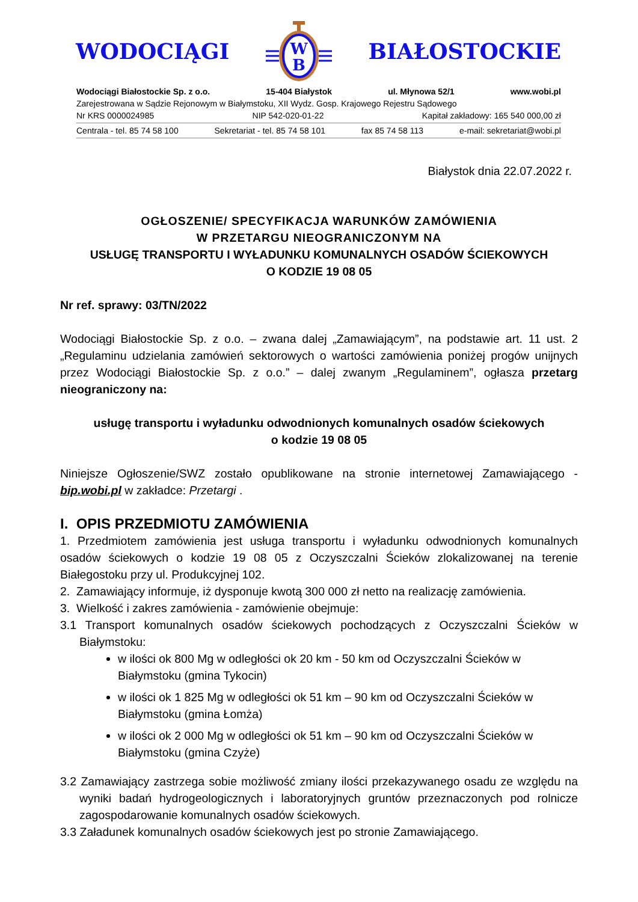WODOCIĄGI
W
B
BIAŁOSTOCKIE
Wodociągi Białostockie Sp. z o.o. 15-404 Białystok ul. Młynowa 52/1 www.wobi.pl
Zarejestrowana w Sądzie Rejonowym w Białymstoku, XII Wydz. Gosp. Krajowego Rejestru Sądowego
Nr KRS 0000024985 NIP 542-020-01-22 Kapitał zakładowy: 165 540 000,00 zł
Centrala - tel. 85 74 58 100 Sekretariat - tel. 85 74 58 101 fax 85 74 58 113 e-mail: sekretariat@wobi.pl
Białystok dnia 22.07.2022 r.
OGŁOSZENIE/ SPECYFIKACJA WARUNKÓW ZAMÓWIENIA
W PRZETARGU NIEOGRANICZONYM NA
USŁUGĘ TRANSPORTU I WYŁADUNKU KOMUNALNYCH OSADÓW ŚCIEKOWYCH
O KODZIE 19 08 05
Nr ref. sprawy: 03/TN/2022
Wodociągi Białostockie Sp. z o.o. – zwana dalej „Zamawiającym”, na podstawie art. 11 ust. 2 „Regulaminu udzielania zamówień sektorowych o wartości zamówienia poniżej progów unijnych przez Wodociągi Białostockie Sp. z o.o.” – dalej zwanym „Regulaminem”, ogłasza przetarg nieograniczony na:
usługę transportu i wyładunku odwodnionych komunalnych osadów ściekowych
o kodzie 19 08 05
Niniejsze Ogłoszenie/SWZ zostało opublikowane na stronie internetowej Zamawiającego - bip.wobi.pl w zakładce: Przetargi .
I. OPIS PRZEDMIOTU ZAMÓWIENIA
1. Przedmiotem zamówienia jest usługa transportu i wyładunku odwodnionych komunalnych osadów ściekowych o kodzie 19 08 05 z Oczyszczalni Ścieków zlokalizowanej na terenie Białegostoku przy ul. Produkcyjnej 102.
2. Zamawiający informuje, iż dysponuje kwotą 300 000 zł netto na realizację zamówienia.
3. Wielkość i zakres zamówienia - zamówienie obejmuje:
3.1 Transport komunalnych osadów ściekowych pochodzących z Oczyszczalni Ścieków w Białymstoku:
w ilości ok 800 Mg w odległości ok 20 km - 50 km od Oczyszczalni Ścieków w Białymstoku (gmina Tykocin)
w ilości ok 1 825 Mg w odległości ok 51 km – 90 km od Oczyszczalni Ścieków w Białymstoku (gmina Łomża)
w ilości ok 2 000 Mg w odległości ok 51 km – 90 km od Oczyszczalni Ścieków w Białymstoku (gmina Czyże)
3.2 Zamawiający zastrzega sobie możliwość zmiany ilości przekazywanego osadu ze względu na wyniki badań hydrogeologicznych i laboratoryjnych gruntów przeznaczonych pod rolnicze zagospodarowanie komunalnych osadów ściekowych.
3.3 Załadunek komunalnych osadów ściekowych jest po stronie Zamawiającego.